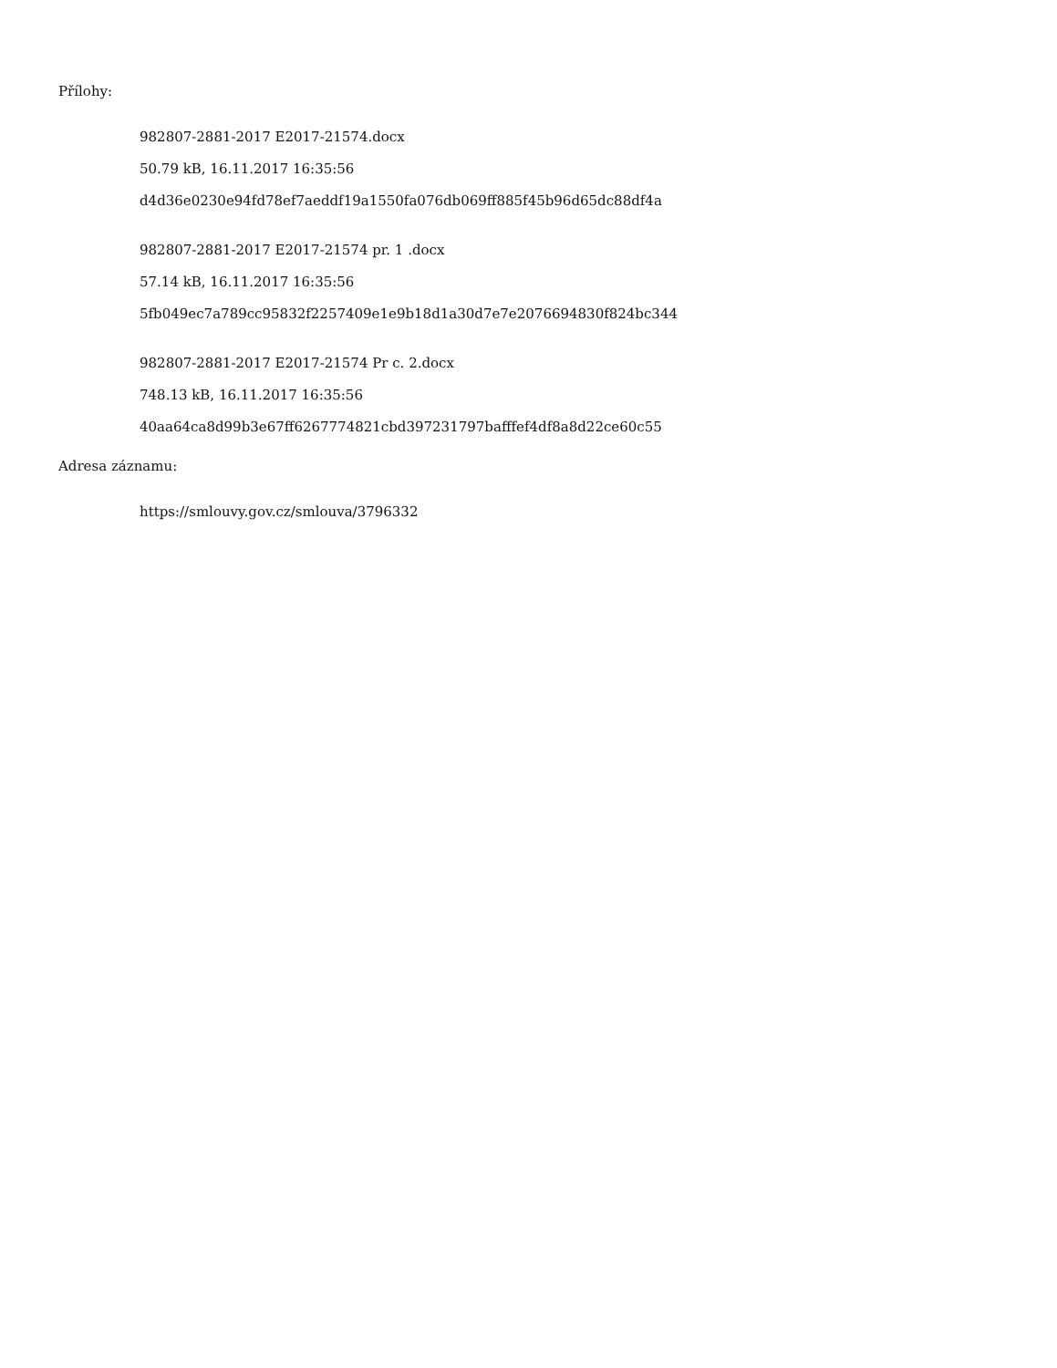Přílohy:
982807-2881-2017 E2017-21574.docx
50.79 kB, 16.11.2017 16:35:56
d4d36e0230e94fd78ef7aeddf19a1550fa076db069ff885f45b96d65dc88df4a
982807-2881-2017 E2017-21574 pr. 1 .docx
57.14 kB, 16.11.2017 16:35:56
5fb049ec7a789cc95832f2257409e1e9b18d1a30d7e7e2076694830f824bc344
982807-2881-2017 E2017-21574 Pr c. 2.docx
748.13 kB, 16.11.2017 16:35:56
40aa64ca8d99b3e67ff6267774821cbd397231797bafffef4df8a8d22ce60c55
Adresa záznamu:
https://smlouvy.gov.cz/smlouva/3796332